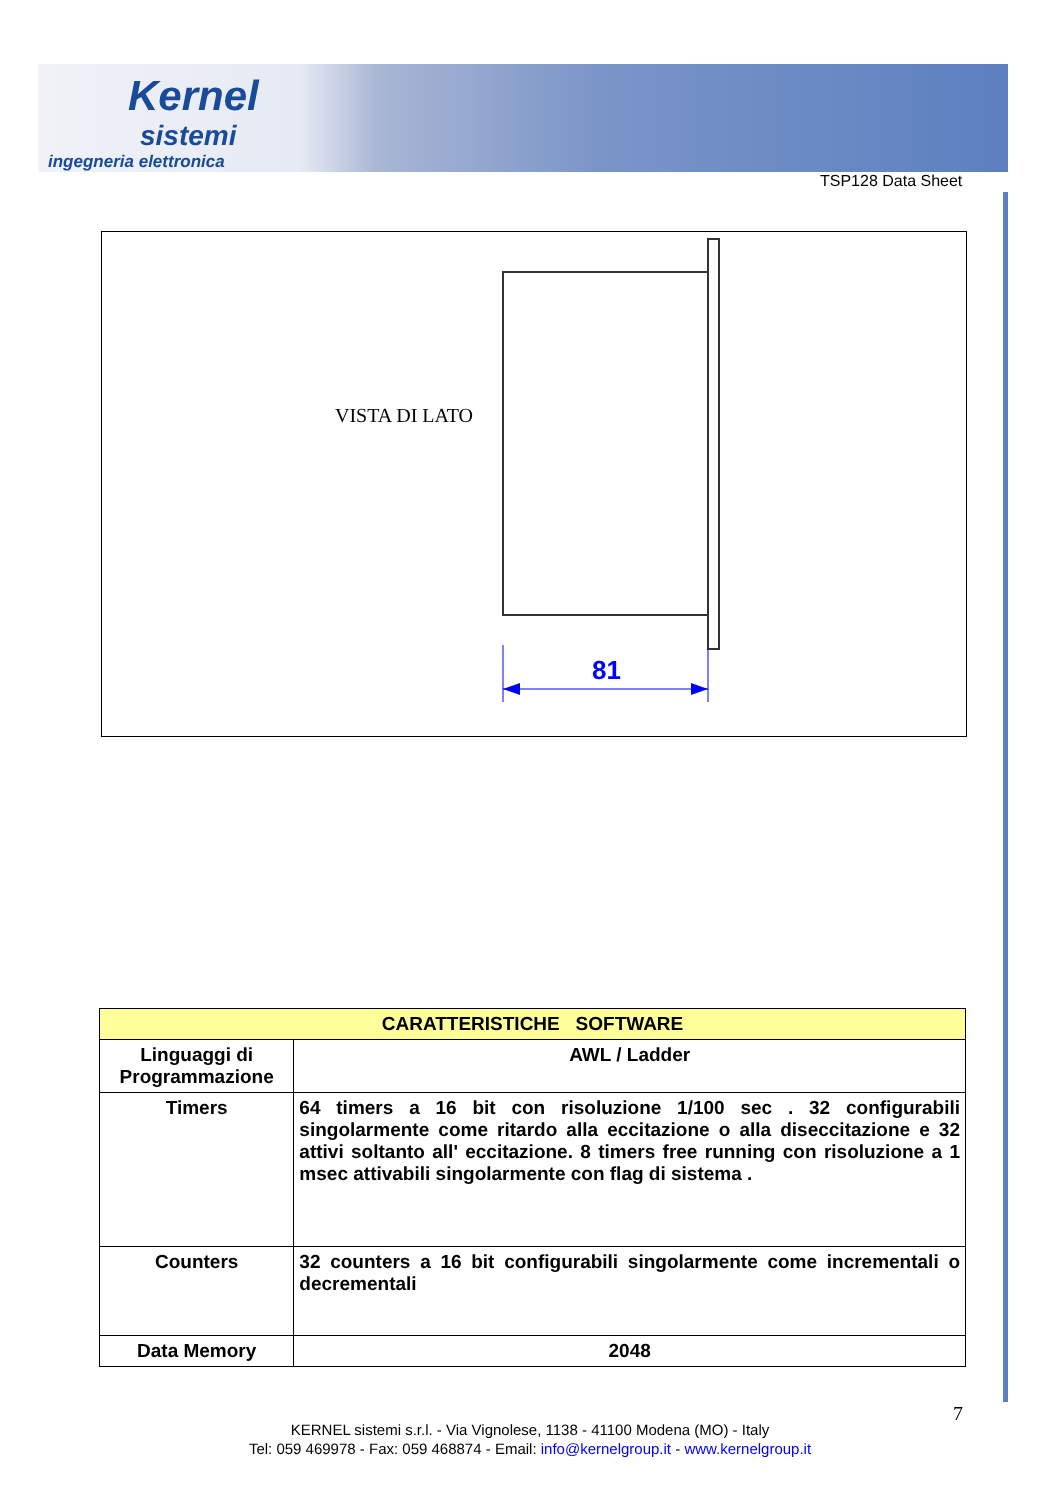Kernel
sistemi
ingegneria elettronica
TSP128 Data Sheet
81
VISTA DI LATO
| CARATTERISTICHE SOFTWARE | |
| --- | --- |
| Linguaggi di Programmazione | AWL / Ladder |
| Timers | 64 timers a 16 bit con risoluzione 1/100 sec . 32 configurabili singolarmente come ritardo alla eccitazione o alla diseccitazione e 32 attivi soltanto all' eccitazione. 8 timers free running con risoluzione a 1 msec attivabili singolarmente con flag di sistema . |
| Counters | 32 counters a 16 bit configurabili singolarmente come incrementali o decrementali |
| Data Memory | 2048 |
7
KERNEL sistemi s.r.l. - Via Vignolese, 1138 - 41100 Modena (MO) - Italy
Tel: 059 469978 - Fax: 059 468874 - Email: info@kernelgroup.it - www.kernelgroup.it